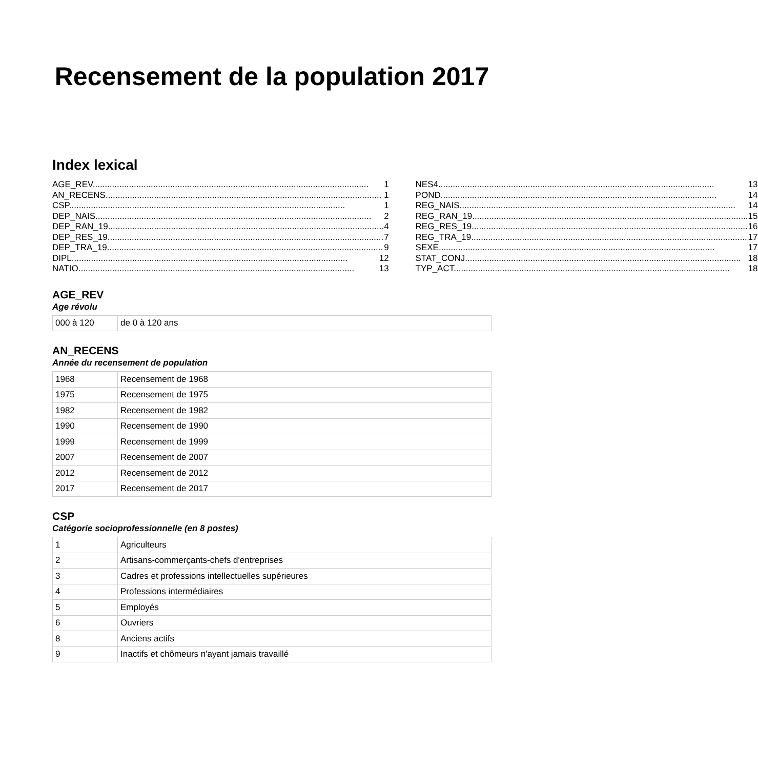Recensement de la population 2017
Index lexical
AGE_REV 1
AN_RECENS 1
CSP 1
DEP_NAIS 2
DEP_RAN_19 4
DEP_RES_19 7
DEP_TRA_19 9
DIPL 12
NATIO 13
NES4 13
POND 14
REG_NAIS 14
REG_RAN_19 15
REG_RES_19 16
REG_TRA_19 17
SEXE 17
STAT_CONJ 18
TYP_ACT 18
AGE_REV
Age révolu
| 000 à 120 | de 0 à 120 ans |
AN_RECENS
Année du recensement de population
| 1968 | Recensement de 1968 |
| 1975 | Recensement de 1975 |
| 1982 | Recensement de 1982 |
| 1990 | Recensement de 1990 |
| 1999 | Recensement de 1999 |
| 2007 | Recensement de 2007 |
| 2012 | Recensement de 2012 |
| 2017 | Recensement de 2017 |
CSP
Catégorie socioprofessionnelle (en 8 postes)
| 1 | Agriculteurs |
| 2 | Artisans-commerçants-chefs d'entreprises |
| 3 | Cadres et professions intellectuelles supérieures |
| 4 | Professions intermédiaires |
| 5 | Employés |
| 6 | Ouvriers |
| 8 | Anciens actifs |
| 9 | Inactifs et chômeurs n'ayant jamais travaillé |